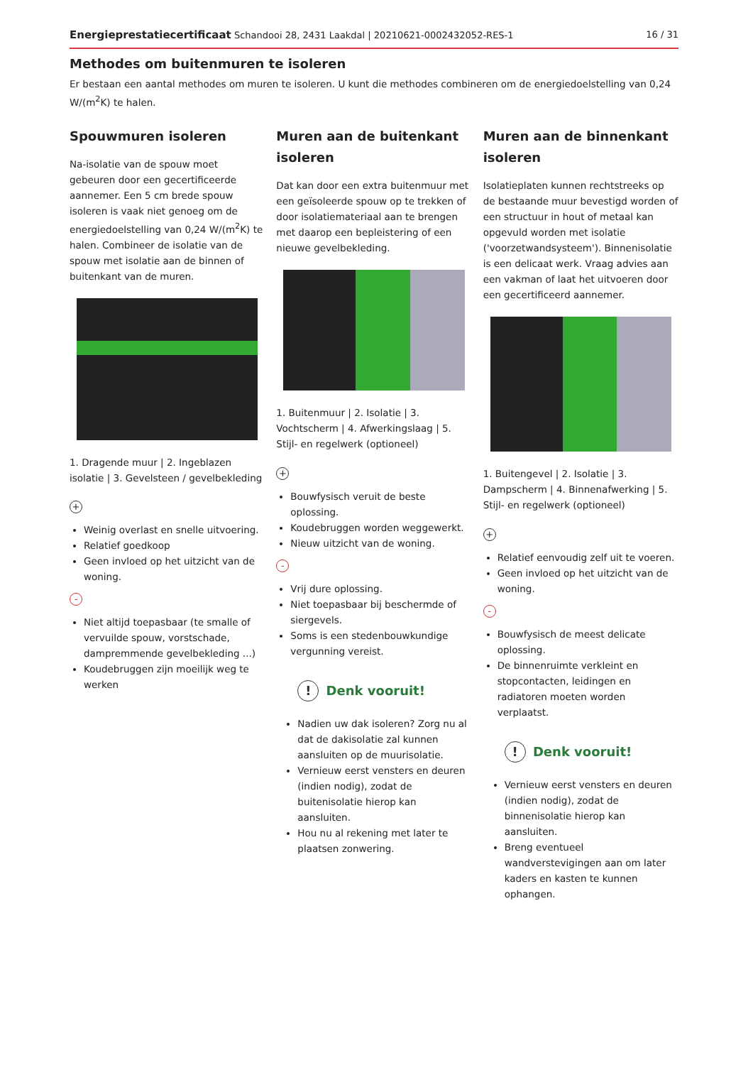Energieprestatiecertificaat Schandooi 28, 2431 Laakdal | 20210621-0002432052-RES-1
16 / 31
Methodes om buitenmuren te isoleren
Er bestaan een aantal methodes om muren te isoleren. U kunt die methodes combineren om de energiedoelstelling van 0,24 W/(m<sup>2</sup>K) te halen.
Spouwmuren isoleren
Na-isolatie van de spouw moet gebeuren door een gecertificeerde aannemer. Een 5 cm brede spouw isoleren is vaak niet genoeg om de energiedoelstelling van 0,24 W/(m<sup>2</sup>K) te halen. Combineer de isolatie van de spouw met isolatie aan de binnen of buitenkant van de muren.
1. Dragende muur | 2. Ingeblazen isolatie | 3. Gevelsteen / gevelbekleding
+
Weinig overlast en snelle uitvoering.
Relatief goedkoop
Geen invloed op het uitzicht van de woning.
-
Niet altijd toepasbaar (te smalle of vervuilde spouw, vorstschade, dampremmende gevelbekleding ...)
Koudebruggen zijn moeilijk weg te werken
Muren aan de buitenkant isoleren
Dat kan door een extra buitenmuur met een geïsoleerde spouw op te trekken of door isolatiemateriaal aan te brengen met daarop een bepleistering of een nieuwe gevelbekleding.
1. Buitenmuur | 2. Isolatie | 3. Vochtscherm | 4. Afwerkingslaag | 5. Stijl- en regelwerk (optioneel)
+
Bouwfysisch veruit de beste oplossing.
Koudebruggen worden weggewerkt.
Nieuw uitzicht van de woning.
-
Vrij dure oplossing.
Niet toepasbaar bij beschermde of siergevels.
Soms is een stedenbouwkundige vergunning vereist.
! Denk vooruit!
Nadien uw dak isoleren? Zorg nu al dat de dakisolatie zal kunnen aansluiten op de muurisolatie.
Vernieuw eerst vensters en deuren (indien nodig), zodat de buitenisolatie hierop kan aansluiten.
Hou nu al rekening met later te plaatsen zonwering.
Muren aan de binnenkant isoleren
Isolatieplaten kunnen rechtstreeks op de bestaande muur bevestigd worden of een structuur in hout of metaal kan opgevuld worden met isolatie ('voorzetwandsysteem'). Binnenisolatie is een delicaat werk. Vraag advies aan een vakman of laat het uitvoeren door een gecertificeerd aannemer.
1. Buitengevel | 2. Isolatie | 3. Dampscherm | 4. Binnenafwerking | 5. Stijl- en regelwerk (optioneel)
+
Relatief eenvoudig zelf uit te voeren.
Geen invloed op het uitzicht van de woning.
-
Bouwfysisch de meest delicate oplossing.
De binnenruimte verkleint en stopcontacten, leidingen en radiatoren moeten worden verplaatst.
! Denk vooruit!
Vernieuw eerst vensters en deuren (indien nodig), zodat de binnenisolatie hierop kan aansluiten.
Breng eventueel wandverstevigingen aan om later kaders en kasten te kunnen ophangen.